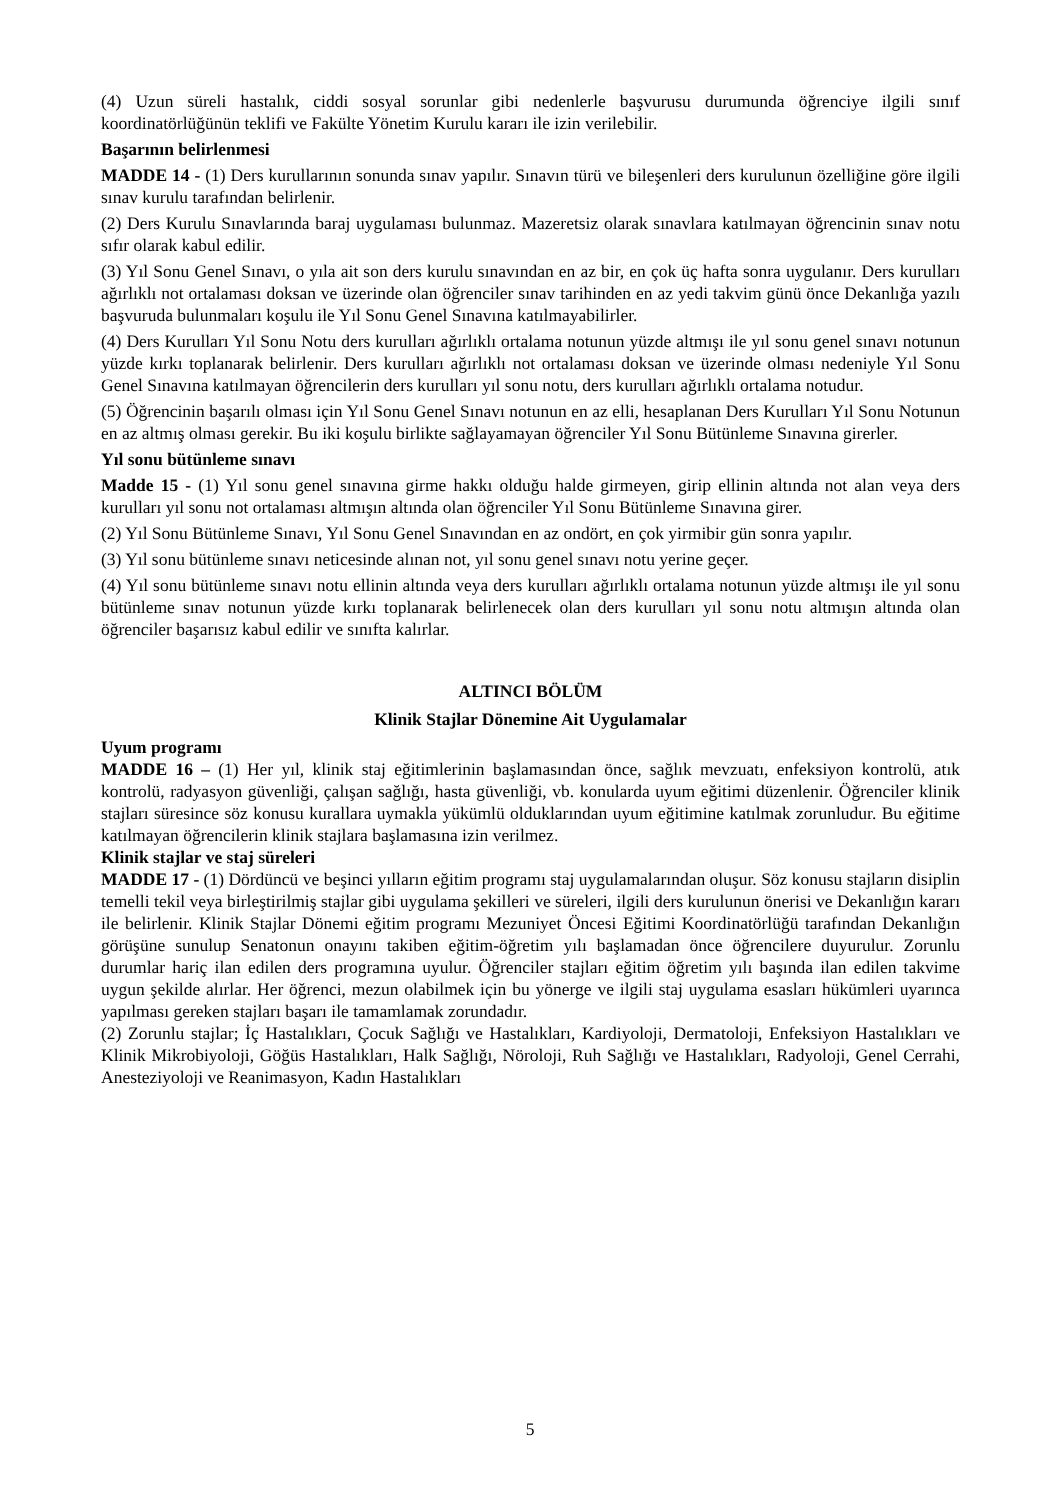(4) Uzun süreli hastalık, ciddi sosyal sorunlar gibi nedenlerle başvurusu durumunda öğrenciye ilgili sınıf koordinatörlüğünün teklifi ve Fakülte Yönetim Kurulu kararı ile izin verilebilir.
Başarının belirlenmesi
MADDE 14 - (1) Ders kurullarının sonunda sınav yapılır. Sınavın türü ve bileşenleri ders kurulunun özelliğine göre ilgili sınav kurulu tarafından belirlenir.
(2) Ders Kurulu Sınavlarında baraj uygulaması bulunmaz. Mazeretsiz olarak sınavlara katılmayan öğrencinin sınav notu sıfır olarak kabul edilir.
(3) Yıl Sonu Genel Sınavı, o yıla ait son ders kurulu sınavından en az bir, en çok üç hafta sonra uygulanır. Ders kurulları ağırlıklı not ortalaması doksan ve üzerinde olan öğrenciler sınav tarihinden en az yedi takvim günü önce Dekanlığa yazılı başvuruda bulunmaları koşulu ile Yıl Sonu Genel Sınavına katılmayabilirler.
(4) Ders Kurulları Yıl Sonu Notu ders kurulları ağırlıklı ortalama notunun yüzde altmışı ile yıl sonu genel sınavı notunun yüzde kırkı toplanarak belirlenir. Ders kurulları ağırlıklı not ortalaması doksan ve üzerinde olması nedeniyle Yıl Sonu Genel Sınavına katılmayan öğrencilerin ders kurulları yıl sonu notu, ders kurulları ağırlıklı ortalama notudur.
(5) Öğrencinin başarılı olması için Yıl Sonu Genel Sınavı notunun en az elli, hesaplanan Ders Kurulları Yıl Sonu Notunun en az altmış olması gerekir. Bu iki koşulu birlikte sağlayamayan öğrenciler Yıl Sonu Bütünleme Sınavına girerler.
Yıl sonu bütünleme sınavı
Madde 15 - (1) Yıl sonu genel sınavına girme hakkı olduğu halde girmeyen, girip ellinin altında not alan veya ders kurulları yıl sonu not ortalaması altmışın altında olan öğrenciler Yıl Sonu Bütünleme Sınavına girer.
(2) Yıl Sonu Bütünleme Sınavı, Yıl Sonu Genel Sınavından en az ondört, en çok yirmibir gün sonra yapılır.
(3) Yıl sonu bütünleme sınavı neticesinde alınan not, yıl sonu genel sınavı notu yerine geçer.
(4) Yıl sonu bütünleme sınavı notu ellinin altında veya ders kurulları ağırlıklı ortalama notunun yüzde altmışı ile yıl sonu bütünleme sınav notunun yüzde kırkı toplanarak belirlenecek olan ders kurulları yıl sonu notu altmışın altında olan öğrenciler başarısız kabul edilir ve sınıfta kalırlar.
ALTINCI BÖLÜM
Klinik Stajlar Dönemine Ait Uygulamalar
Uyum programı
MADDE 16 – (1) Her yıl, klinik staj eğitimlerinin başlamasından önce, sağlık mevzuatı, enfeksiyon kontrolü, atık kontrolü, radyasyon güvenliği, çalışan sağlığı, hasta güvenliği, vb. konularda uyum eğitimi düzenlenir. Öğrenciler klinik stajları süresince söz konusu kurallara uymakla yükümlü olduklarından uyum eğitimine katılmak zorunludur. Bu eğitime katılmayan öğrencilerin klinik stajlara başlamasına izin verilmez.
Klinik stajlar ve staj süreleri
MADDE 17 - (1) Dördüncü ve beşinci yılların eğitim programı staj uygulamalarından oluşur. Söz konusu stajların disiplin temelli tekil veya birleştirilmiş stajlar gibi uygulama şekilleri ve süreleri, ilgili ders kurulunun önerisi ve Dekanlığın kararı ile belirlenir. Klinik Stajlar Dönemi eğitim programı Mezuniyet Öncesi Eğitimi Koordinatörlüğü tarafından Dekanlığın görüşüne sunulup Senatonun onayını takiben eğitim-öğretim yılı başlamadan önce öğrencilere duyurulur. Zorunlu durumlar hariç ilan edilen ders programına uyulur. Öğrenciler stajları eğitim öğretim yılı başında ilan edilen takvime uygun şekilde alırlar. Her öğrenci, mezun olabilmek için bu yönerge ve ilgili staj uygulama esasları hükümleri uyarınca yapılması gereken stajları başarı ile tamamlamak zorundadır.
(2) Zorunlu stajlar; İç Hastalıkları, Çocuk Sağlığı ve Hastalıkları, Kardiyoloji, Dermatoloji, Enfeksiyon Hastalıkları ve Klinik Mikrobiyoloji, Göğüs Hastalıkları, Halk Sağlığı, Nöroloji, Ruh Sağlığı ve Hastalıkları, Radyoloji, Genel Cerrahi, Anesteziyoloji ve Reanimasyon, Kadın Hastalıkları
5